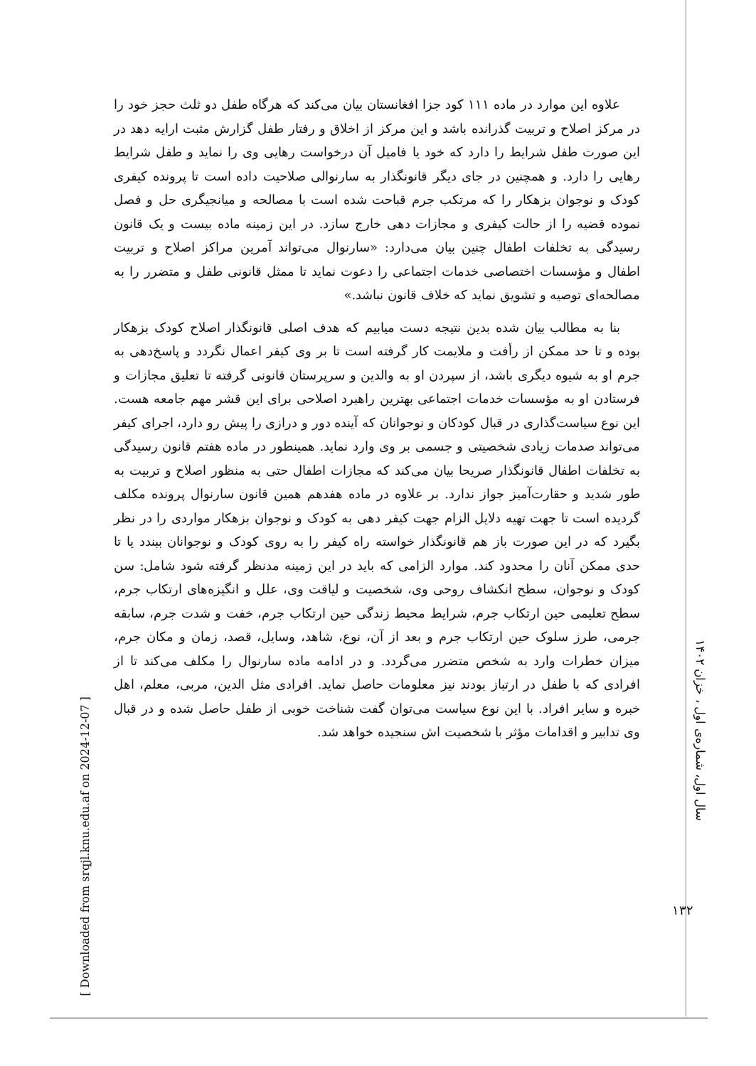علاوه این موارد در ماده ۱۱۱ کود جزا افغانستان بیان می‌کند که هرگاه طفل دو ثلث حجز خود را در مرکز اصلاح و تربیت گذرانده باشد و این مرکز از اخلاق و رفتار طفل گزارش مثبت ارایه دهد در این صورت طفل شرایط را دارد که خود یا فامیل آن درخواست رهایی وی را نماید و طفل شرایط رهایی را دارد. و همچنین در جای دیگر قانونگذار به سارنوالی صلاحیت داده است تا پرونده کیفری کودک و نوجوان بزهکار را که مرتکب جرم قباحت شده است با مصالحه و میانجیگری حل و فصل نموده قضیه را از حالت کیفری و مجازات دهی خارج سازد. در این زمینه ماده بیست و یک قانون رسیدگی به تخلفات اطفال چنین بیان می‌دارد: «سارنوال می‌تواند آمرین مراکز اصلاح و تربیت اطفال و مؤسسات اختصاصی خدمات اجتماعی را دعوت نماید تا ممثل قانونی طفل و متضرر را به مصالحه‌ای توصیه و تشویق نماید که خلاف قانون نباشد.»
بنا به مطالب بیان شده بدین نتیجه دست میابیم که هدف اصلی قانونگذار اصلاح کودک بزهکار بوده و تا حد ممکن از رأفت و ملایمت کار گرفته است تا بر وی کیفر اعمال نگردد و پاسخ‌دهی به جرم او به شیوه دیگری باشد، از سپردن او به والدین و سرپرستان قانونی گرفته تا تعلیق مجازات و فرستادن او به مؤسسات خدمات اجتماعی بهترین راهبرد اصلاحی برای این قشر مهم جامعه هست. این نوع سیاست‌گذاری در قبال کودکان و نوجوانان که آینده دور و درازی را پیش رو دارد، اجرای کیفر می‌تواند صدمات زیادی شخصیتی و جسمی بر وی وارد نماید. همینطور در ماده هفتم قانون رسیدگی به تخلفات اطفال قانونگذار صریحا بیان می‌کند که مجازات اطفال حتی به منظور اصلاح و تربیت به طور شدید و حقارت‌آمیز جواز ندارد. بر علاوه در ماده هفدهم همین قانون سارنوال پرونده مکلف گردیده است تا جهت تهیه دلایل الزام جهت کیفر دهی به کودک و نوجوان بزهکار مواردی را در نظر بگیرد که در این صورت باز هم قانونگذار خواسته راه کیفر را به روی کودک و نوجوانان ببندد یا تا حدی ممکن آنان را محدود کند. موارد الزامی که باید در این زمینه مدنظر گرفته شود شامل: سن کودک و نوجوان، سطح انکشاف روحی وی، شخصیت و لیاقت وی، علل و انگیزه‌های ارتکاب جرم، سطح تعلیمی حین ارتکاب جرم، شرایط محیط زندگی حین ارتکاب جرم، خفت و شدت جرم، سابقه جرمی، طرز سلوک حین ارتکاب جرم و بعد از آن، نوع، شاهد، وسایل، قصد، زمان و مکان جرم، میزان خطرات وارد به شخص متضرر می‌گردد. و در ادامه ماده سارنوال را مکلف می‌کند تا از افرادی که با طفل در ارتباز بودند نیز معلومات حاصل نماید. افرادی مثل الدین، مربی، معلم، اهل خبره و سایر افراد. با این نوع سیاست می‌توان گفت شناخت خوبی از طفل حاصل شده و در قبال وی تدابیر و اقدامات مؤثر با شخصیت اش سنجیده خواهد شد.
سال اول، شماره‌ی اول ، خزان ۱۴۰۲
۱۳۲
[ Downloaded from srqjl.knu.edu.af on 2024-12-07 ]